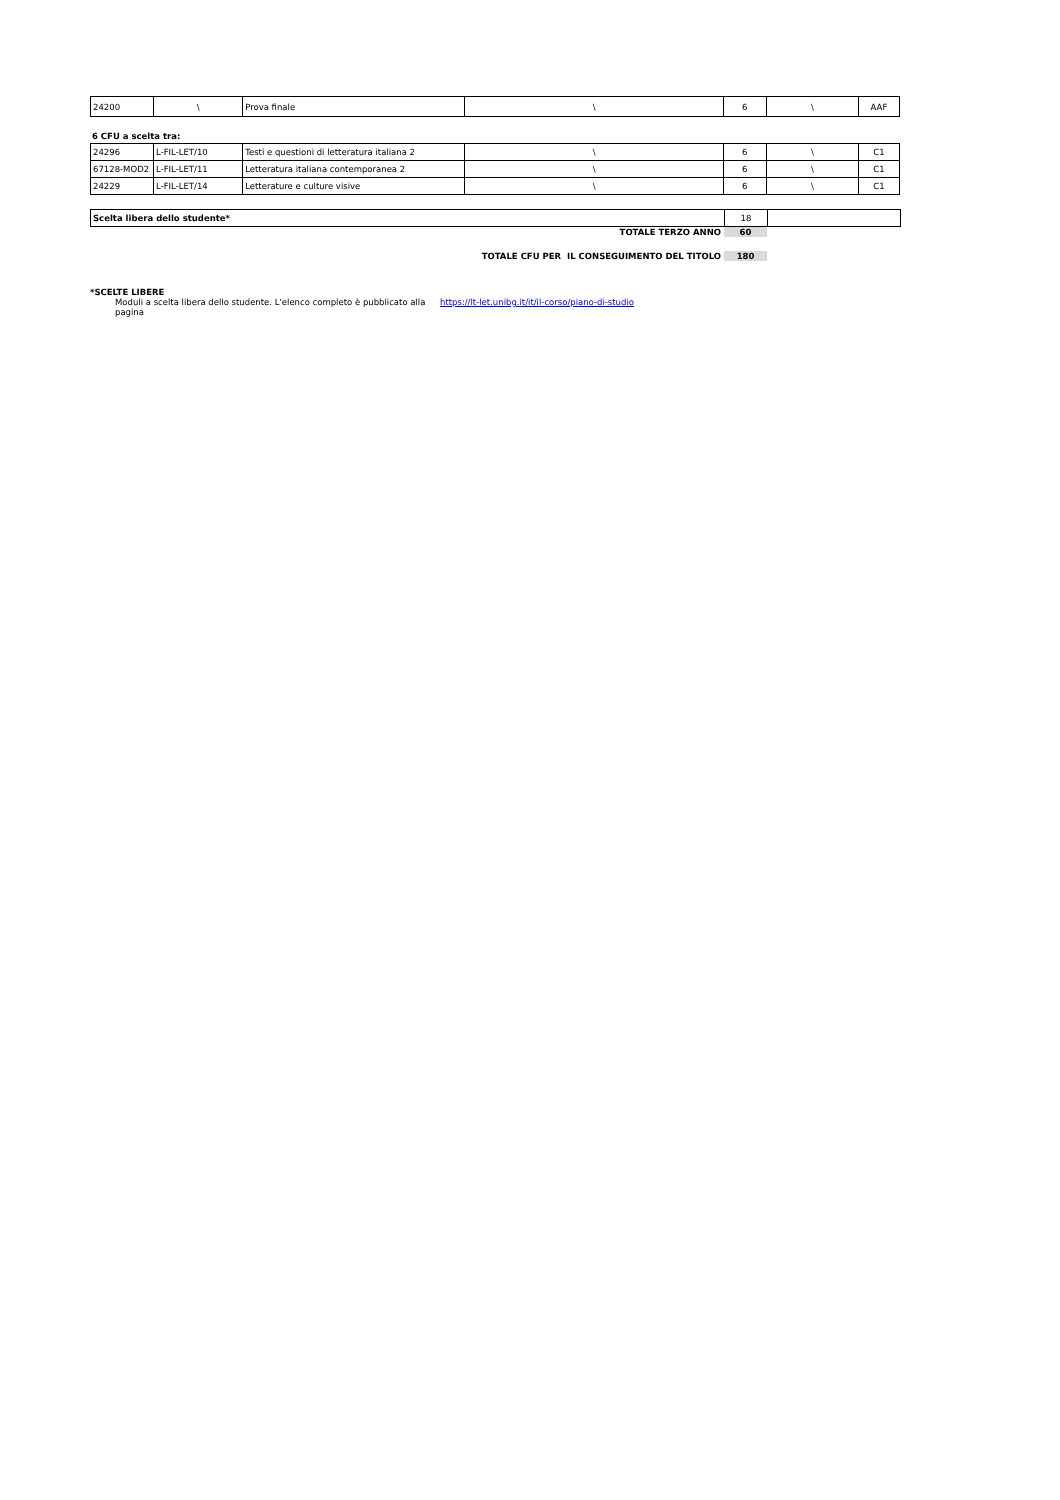| 24200 | \ | Prova finale | \ | 6 | \ | AAF |
6 CFU a scelta tra:
| 24296 | L-FIL-LET/10 | Testi e questioni di letteratura italiana 2 | \ | 6 | \ | C1 |
| 67128-MOD2 | L-FIL-LET/11 | Letteratura italiana contemporanea 2 | \ | 6 | \ | C1 |
| 24229 | L-FIL-LET/14 | Letterature e culture visive | \ | 6 | \ | C1 |
| Scelta libera dello studente* | 18 | |
TOTALE TERZO ANNO 60
TOTALE CFU PER IL CONSEGUIMENTO DEL TITOLO 180
*SCELTE LIBERE
Moduli a scelta libera dello studente. L'elenco completo è pubblicato alla pagina https://lt-let.unibg.it/it/il-corso/piano-di-studio